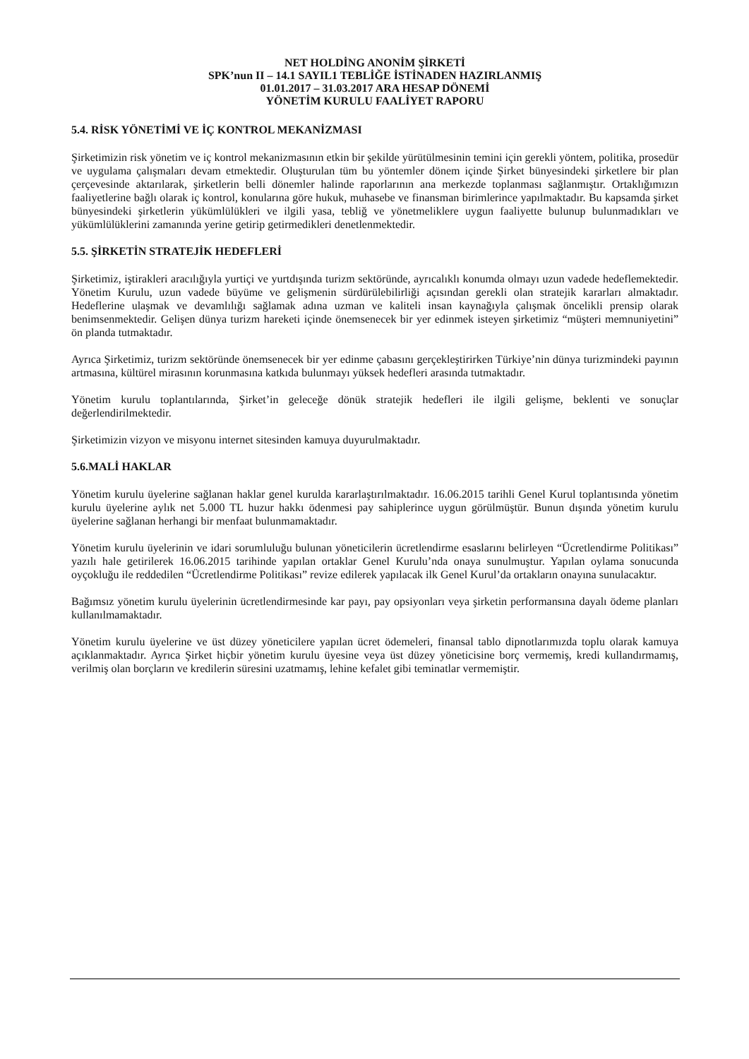NET HOLDİNG ANONİM ŞİRKETİ
SPK’nun II – 14.1 SAYIL1 TEBLİĞE İSTİNADEN HAZIRLANMIŞ
01.01.2017 – 31.03.2017 ARA HESAP DÖNEMİ
YÖNETİM KURULU FAALİYET RAPORU
5.4. RİSK YÖNETİMİ VE İÇ KONTROL MEKANİZMASI
Şirketimizin risk yönetim ve iç kontrol mekanizmasının etkin bir şekilde yürütülmesinin temini için gerekli yöntem, politika, prosedür ve uygulama çalışmaları devam etmektedir. Oluşturulan tüm bu yöntemler dönem içinde Şirket bünyesindeki şirketlere bir plan çerçevesinde aktarılarak, şirketlerin belli dönemler halinde raporlarının ana merkezde toplanması sağlanmıştır. Ortaklığımızın faaliyetlerine bağlı olarak iç kontrol, konularına göre hukuk, muhasebe ve finansman birimlerince yapılmaktadır. Bu kapsamda şirket bünyesindeki şirketlerin yükümlülükleri ve ilgili yasa, tebliğ ve yönetmeliklere uygun faaliyette bulunup bulunmadıkları ve yükümlülüklerini zamanında yerine getirip getirmedikleri denetlenmektedir.
5.5. ŞİRKETİN STRATEJİK HEDEFLERİ
Şirketimiz, iştirakleri aracılığıyla yurtiçi ve yurtdışında turizm sektöründe, ayrıcalıklı konumda olmayı uzun vadede hedeflemektedir. Yönetim Kurulu, uzun vadede büyüme ve gelişmenin sürdürülebilirliği açısından gerekli olan stratejik kararları almaktadır. Hedeflerine ulaşmak ve devamlılığı sağlamak adına uzman ve kaliteli insan kaynağıyla çalışmak öncelikli prensip olarak benimsenmektedir. Gelişen dünya turizm hareketi içinde önemsenecek bir yer edinmek isteyen şirketimiz “müşteri memnuniyetini” ön planda tutmaktadır.
Ayrıca Şirketimiz, turizm sektöründe önemsenecek bir yer edinme çabasını gerçekleştirirken Türkiye’nin dünya turizmindeki payının artmasına, kültürel mirasının korunmasına katkıda bulunmayı yüksek hedefleri arasında tutmaktadır.
Yönetim kurulu toplantılarında, Şirket’in geleceğe dönük stratejik hedefleri ile ilgili gelişme, beklenti ve sonuçlar değerlendirilmektedir.
Şirketimizin vizyon ve misyonu internet sitesinden kamuya duyurulmaktadır.
5.6.MALİ HAKLAR
Yönetim kurulu üyelerine sağlanan haklar genel kurulda kararlaştırılmaktadır. 16.06.2015 tarihli Genel Kurul toplantısında yönetim kurulu üyelerine aylık net 5.000 TL huzur hakkı ödenmesi pay sahiplerince uygun görülmüştür. Bunun dışında yönetim kurulu üyelerine sağlanan herhangi bir menfaat bulunmamaktadır.
Yönetim kurulu üyelerinin ve idari sorumluluğu bulunan yöneticilerin ücretlendirme esaslarını belirleyen “Ücretlendirme Politikası” yazılı hale getirilerek 16.06.2015 tarihinde yapılan ortaklar Genel Kurulu’nda onaya sunulmuştur. Yapılan oylama sonucunda oyçokluğu ile reddedilen “Ücretlendirme Politikası” revize edilerek yapılacak ilk Genel Kurul’da ortakların onayına sunulacaktır.
Bağımsız yönetim kurulu üyelerinin ücretlendirmesinde kar payı, pay opsiyonları veya şirketin performansına dayalı ödeme planları kullanılmamaktadır.
Yönetim kurulu üyelerine ve üst düzey yöneticilere yapılan ücret ödemeleri, finansal tablo dipnotlarımızda toplu olarak kamuya açıklanmaktadır. Ayrıca Şirket hiçbir yönetim kurulu üyesine veya üst düzey yöneticisine borç vermemiş, kredi kullandırmamış, verilmiş olan borçların ve kredilerin süresini uzatmamış, lehine kefalet gibi teminatlar vermemiştir.